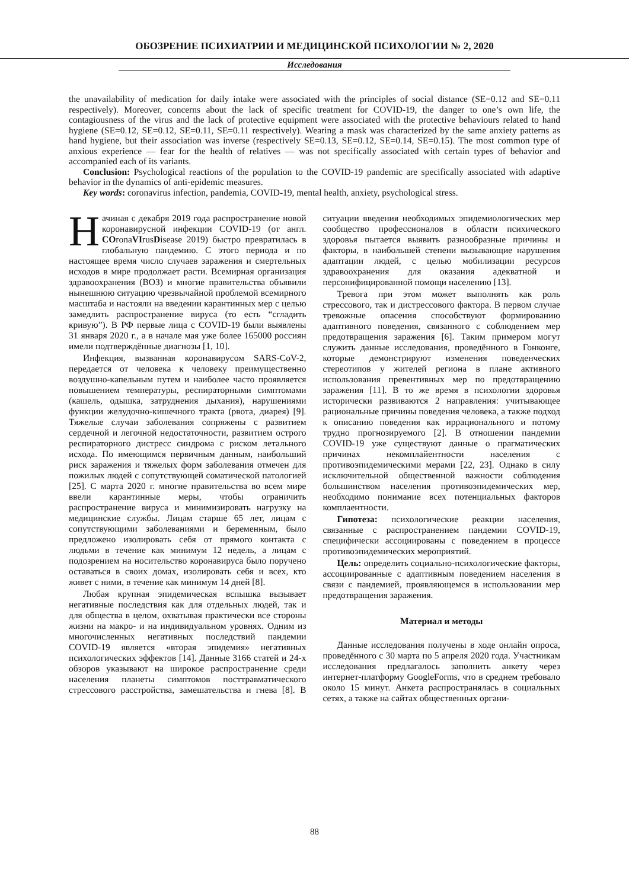ОБОЗРЕНИЕ ПСИХИАТРИИ И МЕДИЦИНСКОЙ ПСИХОЛОГИИ № 2, 2020
Исследования
the unavailability of medication for daily intake were associated with the principles of social distance (SE=0.12 and SE=0.11 respectively). Moreover, concerns about the lack of specific treatment for COVID-19, the danger to one’s own life, the contagiousness of the virus and the lack of protective equipment were associated with the protective behaviours related to hand hygiene (SE=0.12, SE=0.12, SE=0.11, SE=0.11 respectively). Wearing a mask was characterized by the same anxiety patterns as hand hygiene, but their association was inverse (respectively SE=0.13, SE=0.12, SE=0.14, SE=0.15). The most common type of anxious experience — fear for the health of relatives — was not specifically associated with certain types of behavior and accompanied each of its variants.
Conclusion: Psychological reactions of the population to the COVID-19 pandemic are specifically associated with adaptive behavior in the dynamics of anti-epidemic measures.
Key words: coronavirus infection, pandemia, COVID-19, mental health, anxiety, psychological stress.
Начиная с декабря 2019 года распространение новой коронавирусной инфекции COVID-19 (от англ. COronaVIrusDisease 2019) быстро превратилась в глобальную пандемию. С этого периода и по настоящее время число случаев заражения и смертельных исходов в мире продолжает расти. Всемирная организация здравоохранения (ВОЗ) и многие правительства объявили нынешнюю ситуацию чрезвычайной проблемой всемирного масштаба и настояли на введении карантинных мер с целью замедлить распространение вируса (то есть “сгладить кривую”). В РФ первые лица с COVID-19 были выявлены 31 января 2020 г., а в начале мая уже более 165000 россиян имели подтверждённые диагнозы [1, 10].
Инфекция, вызванная коронавирусом SARS-CoV-2, передается от человека к человеку преимущественно воздушно-капельным путем и наиболее часто проявляется повышением температуры, респираторными симптомами (кашель, одышка, затруднения дыхания), нарушениями функции желудочно-кишечного тракта (рвота, диарея) [9]. Тяжелые случаи заболевания сопряжены с развитием сердечной и легочной недостаточности, развитием острого респираторного дистресс синдрома с риском летального исхода. По имеющимся первичным данным, наибольший риск заражения и тяжелых форм заболевания отмечен для пожилых людей с сопутствующей соматической патологией [25]. С марта 2020 г. многие правительства во всем мире ввели карантинные меры, чтобы ограничить распространение вируса и минимизировать нагрузку на медицинские службы. Лицам старше 65 лет, лицам с сопутствующими заболеваниями и беременным, было предложено изолировать себя от прямого контакта с людьми в течение как минимум 12 недель, а лицам с подозрением на носительство коронавируса было поручено оставаться в своих домах, изолировать себя и всех, кто живет с ними, в течение как минимум 14 дней [8].
Любая крупная эпидемическая вспышка вызывает негативные последствия как для отдельных людей, так и для общества в целом, охватывая практически все стороны жизни на макро- и на индивидуальном уровнях. Одним из многочисленных негативных последствий пандемии COVID-19 является «вторая эпидемия» негативных психологических эффектов [14]. Данные 3166 статей и 24-х обзоров указывают на широкое распространение среди населения планеты симптомов посттравматического стрессового расстройства, замешательства и гнева [8]. В ситуации введения необходимых эпидемиологических мер сообщество профессионалов в области психического здоровья пытается выявить разнообразные причины и факторы, в наибольшей степени вызывающие нарушения адаптации людей, с целью мобилизации ресурсов здравоохранения для оказания адекватной и персонифицированной помощи населению [13].
Тревога при этом может выполнять как роль стрессового, так и дистрессового фактора. В первом случае тревожные опасения способствуют формированию адаптивного поведения, связанного с соблюдением мер предотвращения заражения [6]. Таким примером могут служить данные исследования, проведённого в Гонконге, которые демонстрируют изменения поведенческих стереотипов у жителей региона в плане активного использования превентивных мер по предотвращению заражения [11]. В то же время в психологии здоровья исторически развиваются 2 направления: учитывающее рациональные причины поведения человека, а также подход к описанию поведения как иррационального и потому трудно прогнозируемого [2]. В отношении пандемии COVID-19 уже существуют данные о прагматических причинах некомплайентности населения с противоэпидемическими мерами [22, 23]. Однако в силу исключительной общественной важности соблюдения большинством населения противоэпидемических мер, необходимо понимание всех потенциальных факторов комплаентности.
Гипотеза: психологические реакции населения, связанные с распространением пандемии COVID-19, специфически ассоциированы с поведением в процессе противоэпидемических мероприятий.
Цель: определить социально-психологические факторы, ассоциированные с адаптивным поведением населения в связи с пандемией, проявляющемся в использовании мер предотвращения заражения.
Материал и методы
Данные исследования получены в ходе онлайн опроса, проведённого с 30 марта по 5 апреля 2020 года. Участникам исследования предлагалось заполнить анкету через интернет-платформу GoogleForms, что в среднем требовало около 15 минут. Анкета распространялась в социальных сетях, а также на сайтах общественных органи-
88